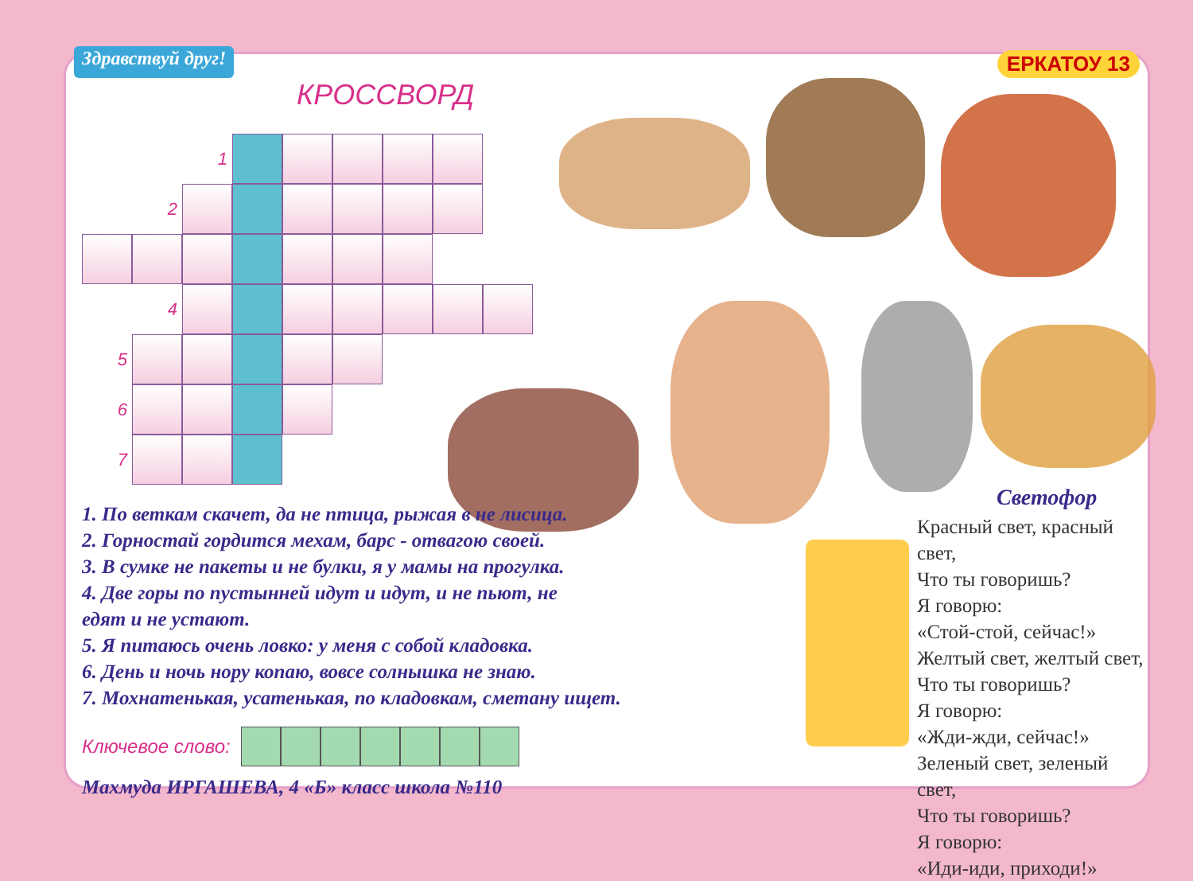Здравствуй друг!
ЕРКАТОУ 13
КРОССВОРД
1
2
4
5
6
7
1. По веткам скачет, да не птица, рыжая в не лисица.
2. Горностай гордится мехам, барс - отвагою своей.
3. В сумке не пакеты и не булки, я у мамы на прогулка.
4. Две горы по пустынней идут и идут, и не пьют, не
едят и не устают.
5. Я питаюсь очень ловко: у меня с собой кладовка.
6. День и ночь нору копаю, вовсе солнышка не знаю.
7. Мохнатенькая, усатенькая, по кладовкам, сметану ищет.
Ключевое слово:
Махмуда ИРГАШЕВА, 4 «Б» класс школа №110
Светофор
Красный свет, красный свет,
Что ты говоришь?
Я говорю:
«Стой-стой, сейчас!»
Желтый свет, желтый свет,
Что ты говоришь?
Я говорю:
«Жди-жди, сейчас!»
Зеленый свет, зеленый свет,
Что ты говоришь?
Я говорю:
«Иди-иди, приходи!»